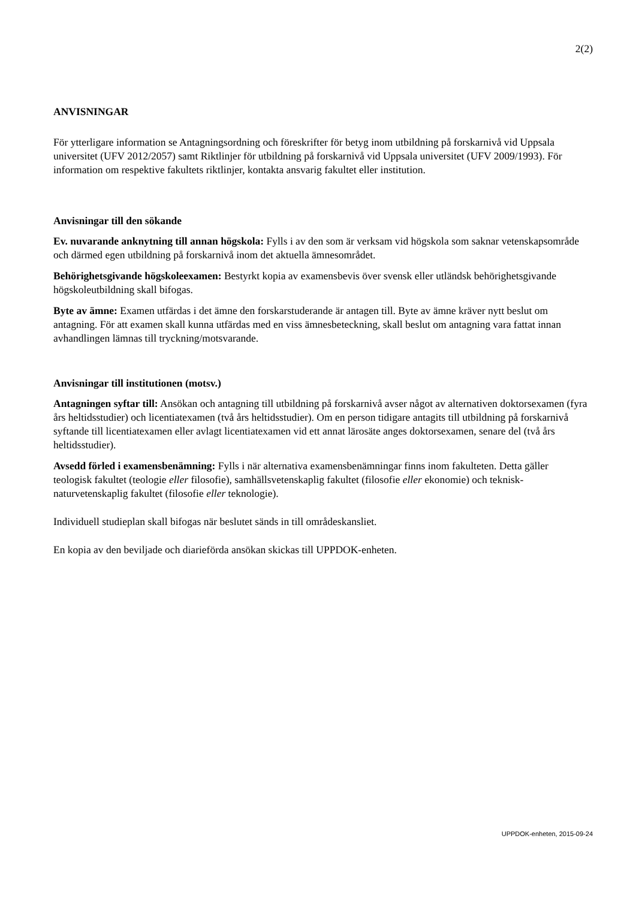2(2)
ANVISNINGAR
För ytterligare information se Antagningsordning och föreskrifter för betyg inom utbildning på forskarnivå vid Uppsala universitet (UFV 2012/2057) samt Riktlinjer för utbildning på forskarnivå vid Uppsala universitet (UFV 2009/1993). För information om respektive fakultets riktlinjer, kontakta ansvarig fakultet eller institution.
Anvisningar till den sökande
Ev. nuvarande anknytning till annan högskola: Fylls i av den som är verksam vid högskola som saknar vetenskapsområde och därmed egen utbildning på forskarnivå inom det aktuella ämnesområdet.
Behörighetsgivande högskoleexamen: Bestyrkt kopia av examensbevis över svensk eller utländsk behörighetsgivande högskoleutbildning skall bifogas.
Byte av ämne: Examen utfärdas i det ämne den forskarstuderande är antagen till. Byte av ämne kräver nytt beslut om antagning. För att examen skall kunna utfärdas med en viss ämnesbeteckning, skall beslut om antagning vara fattat innan avhandlingen lämnas till tryckning/motsvarande.
Anvisningar till institutionen (motsv.)
Antagningen syftar till: Ansökan och antagning till utbildning på forskarnivå avser något av alternativen doktorsexamen (fyra års heltidsstudier) och licentiatexamen (två års heltidsstudier). Om en person tidigare antagits till utbildning på forskarnivå syftande till licentiatexamen eller avlagt licentiatexamen vid ett annat lärosäte anges doktorsexamen, senare del (två års heltidsstudier).
Avsedd förled i examensbenämning: Fylls i när alternativa examensbenämningar finns inom fakulteten. Detta gäller teologisk fakultet (teologie eller filosofie), samhällsvetenskaplig fakultet (filosofie eller ekonomie) och teknisk-naturvetenskaplig fakultet (filosofie eller teknologie).
Individuell studieplan skall bifogas när beslutet sänds in till områdeskansliet.
En kopia av den beviljade och diarieförda ansökan skickas till UPPDOK-enheten.
UPPDOK-enheten, 2015-09-24